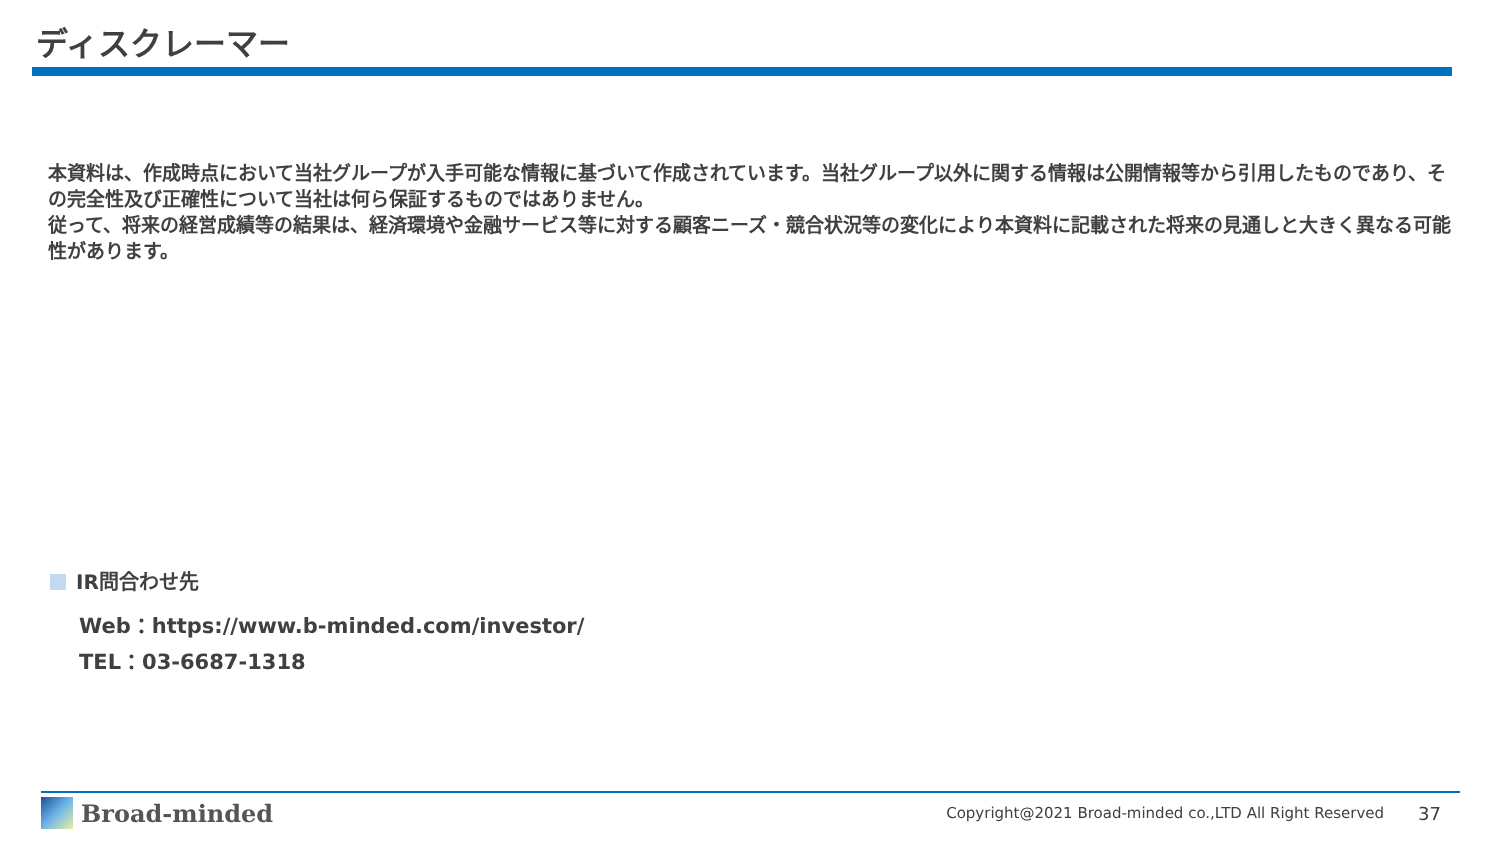ディスクレーマー
本資料は、作成時点において当社グループが入手可能な情報に基づいて作成されています。当社グループ以外に関する情報は公開情報等から引用したものであり、その完全性及び正確性について当社は何ら保証するものではありません。
従って、将来の経営成績等の結果は、経済環境や金融サービス等に対する顧客ニーズ・競合状況等の変化により本資料に記載された将来の見通しと大きく異なる可能性があります。
IR問合わせ先
Web：https://www.b-minded.com/investor/
TEL：03-6687-1318
Broad-minded
Copyright@2021 Broad-minded co.,LTD All Right Reserved
37